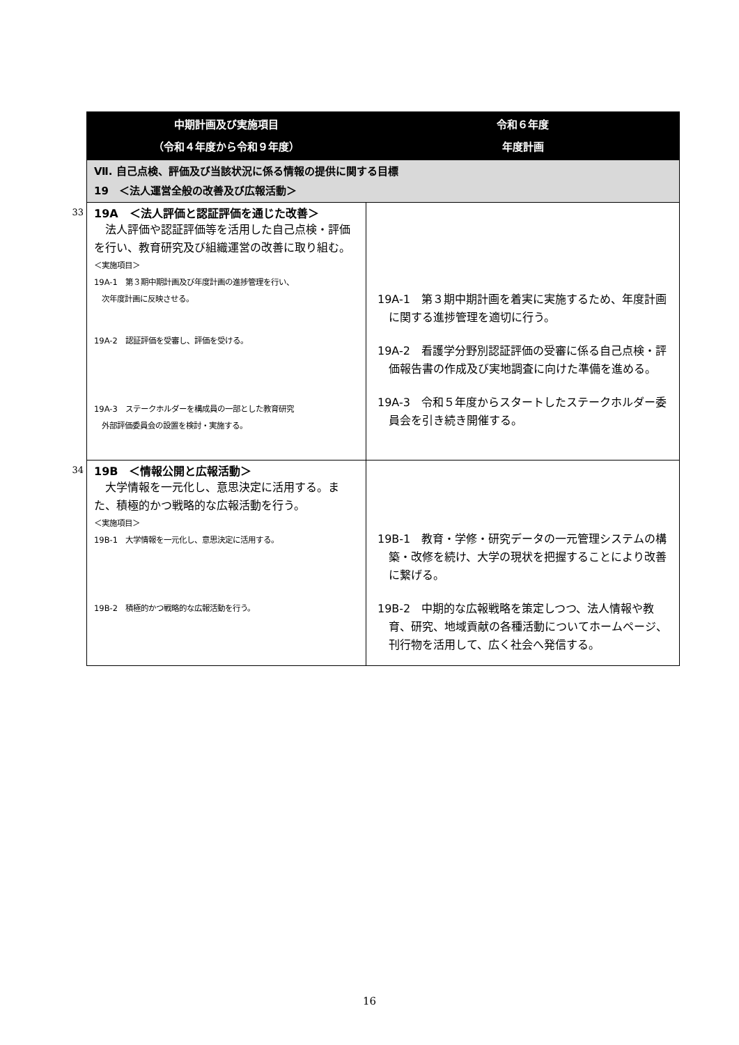| | 中期計画及び実施項目 （令和４年度から令和９年度） | 令和６年度 年度計画 |
| | Ⅶ. 自己点検、評価及び当該状況に係る情報の提供に関する目標 19 ＜法人運営全般の改善及び広報活動＞ | |
| 33 | 19A ＜法人評価と認証評価を通じた改善＞ 法人評価や認証評価等を活用した自己点検・評価を行い、教育研究及び組織運営の改善に取り組む。 ＜実施項目＞ 19A-1 第３期中期計画及び年度計画の進捗管理を行い、 次年度計画に反映させる。 19A-2 認証評価を受審し、評価を受ける。 19A-3 ステークホルダーを構成員の一部とした教育研究 外部評価委員会の設置を検討・実施する。 | 19A-1 第３期中期計画を着実に実施するため、年度計画に関する進捗管理を適切に行う。 19A-2 看護学分野別認証評価の受審に係る自己点検・評価報告書の作成及び実地調査に向けた準備を進める。 19A-3 令和５年度からスタートしたステークホルダー委員会を引き続き開催する。 |
| 34 | 19B ＜情報公開と広報活動＞ 大学情報を一元化し、意思決定に活用する。また、積極的かつ戦略的な広報活動を行う。 ＜実施項目＞ 19B-1 大学情報を一元化し、意思決定に活用する。 19B-2 積極的かつ戦略的な広報活動を行う。 | 19B-1 教育・学修・研究データの一元管理システムの構築・改修を続け、大学の現状を把握することにより改善に繋げる。 19B-2 中期的な広報戦略を策定しつつ、法人情報や教育、研究、地域貢献の各種活動についてホームページ、刊行物を活用して、広く社会へ発信する。 |
16